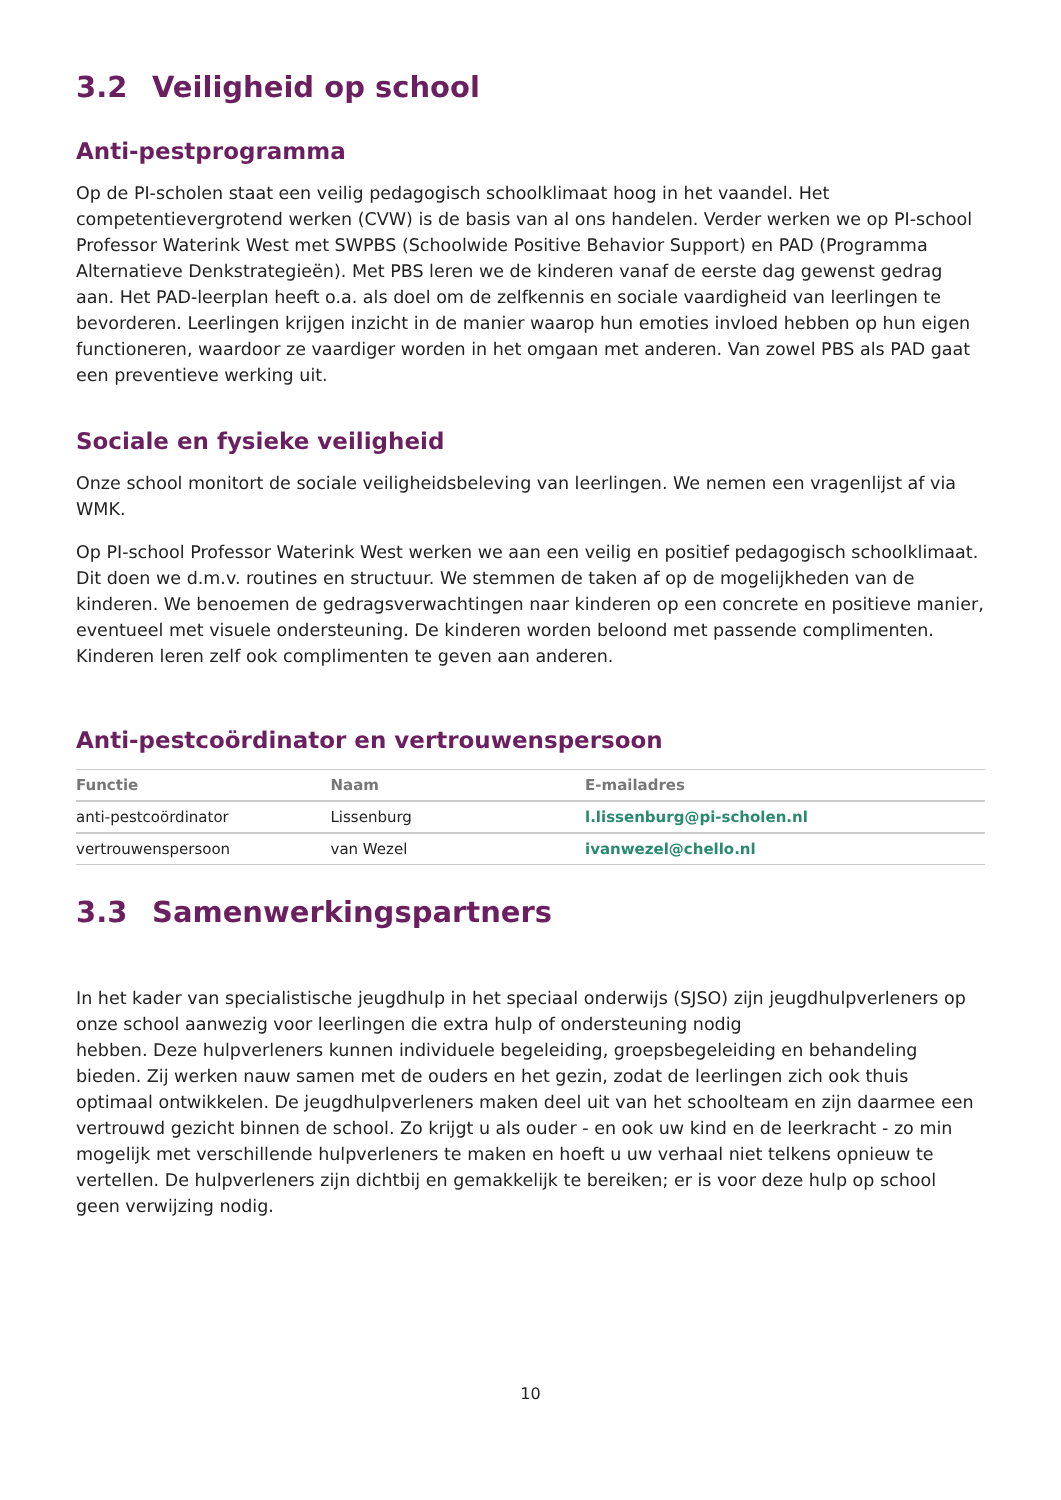3.2 Veiligheid op school
Anti-pestprogramma
Op de PI-scholen staat een veilig pedagogisch schoolklimaat hoog in het vaandel. Het competentievergrotend werken (CVW) is de basis van al ons handelen. Verder werken we op PI-school Professor Waterink West met SWPBS (Schoolwide Positive Behavior Support) en PAD (Programma Alternatieve Denkstrategieën). Met PBS leren we de kinderen vanaf de eerste dag gewenst gedrag aan. Het PAD-leerplan heeft o.a. als doel om de zelfkennis en sociale vaardigheid van leerlingen te bevorderen. Leerlingen krijgen inzicht in de manier waarop hun emoties invloed hebben op hun eigen functioneren, waardoor ze vaardiger worden in het omgaan met anderen. Van zowel PBS als PAD gaat een preventieve werking uit.
Sociale en fysieke veiligheid
Onze school monitort de sociale veiligheidsbeleving van leerlingen. We nemen een vragenlijst af via WMK.
Op PI-school Professor Waterink West werken we aan een veilig en positief pedagogisch schoolklimaat. Dit doen we d.m.v. routines en structuur. We stemmen de taken af op de mogelijkheden van de kinderen. We benoemen de gedragsverwachtingen naar kinderen op een concrete en positieve manier, eventueel met visuele ondersteuning. De kinderen worden beloond met passende complimenten. Kinderen leren zelf ook complimenten te geven aan anderen.
Anti-pestcoördinator en vertrouwenspersoon
| Functie | Naam | E-mailadres |
| --- | --- | --- |
| anti-pestcoördinator | Lissenburg | l.lissenburg@pi-scholen.nl |
| vertrouwenspersoon | van Wezel | ivanwezel@chello.nl |
3.3 Samenwerkingspartners
In het kader van specialistische jeugdhulp in het speciaal onderwijs (SJSO) zijn jeugdhulpverleners op onze school aanwezig voor leerlingen die extra hulp of ondersteuning nodig
hebben. Deze hulpverleners kunnen individuele begeleiding, groepsbegeleiding en behandeling bieden. Zij werken nauw samen met de ouders en het gezin, zodat de leerlingen zich ook thuis optimaal ontwikkelen. De jeugdhulpverleners maken deel uit van het schoolteam en zijn daarmee een vertrouwd gezicht binnen de school. Zo krijgt u als ouder - en ook uw kind en de leerkracht - zo min mogelijk met verschillende hulpverleners te maken en hoeft u uw verhaal niet telkens opnieuw te vertellen. De hulpverleners zijn dichtbij en gemakkelijk te bereiken; er is voor deze hulp op school geen verwijzing nodig.
10